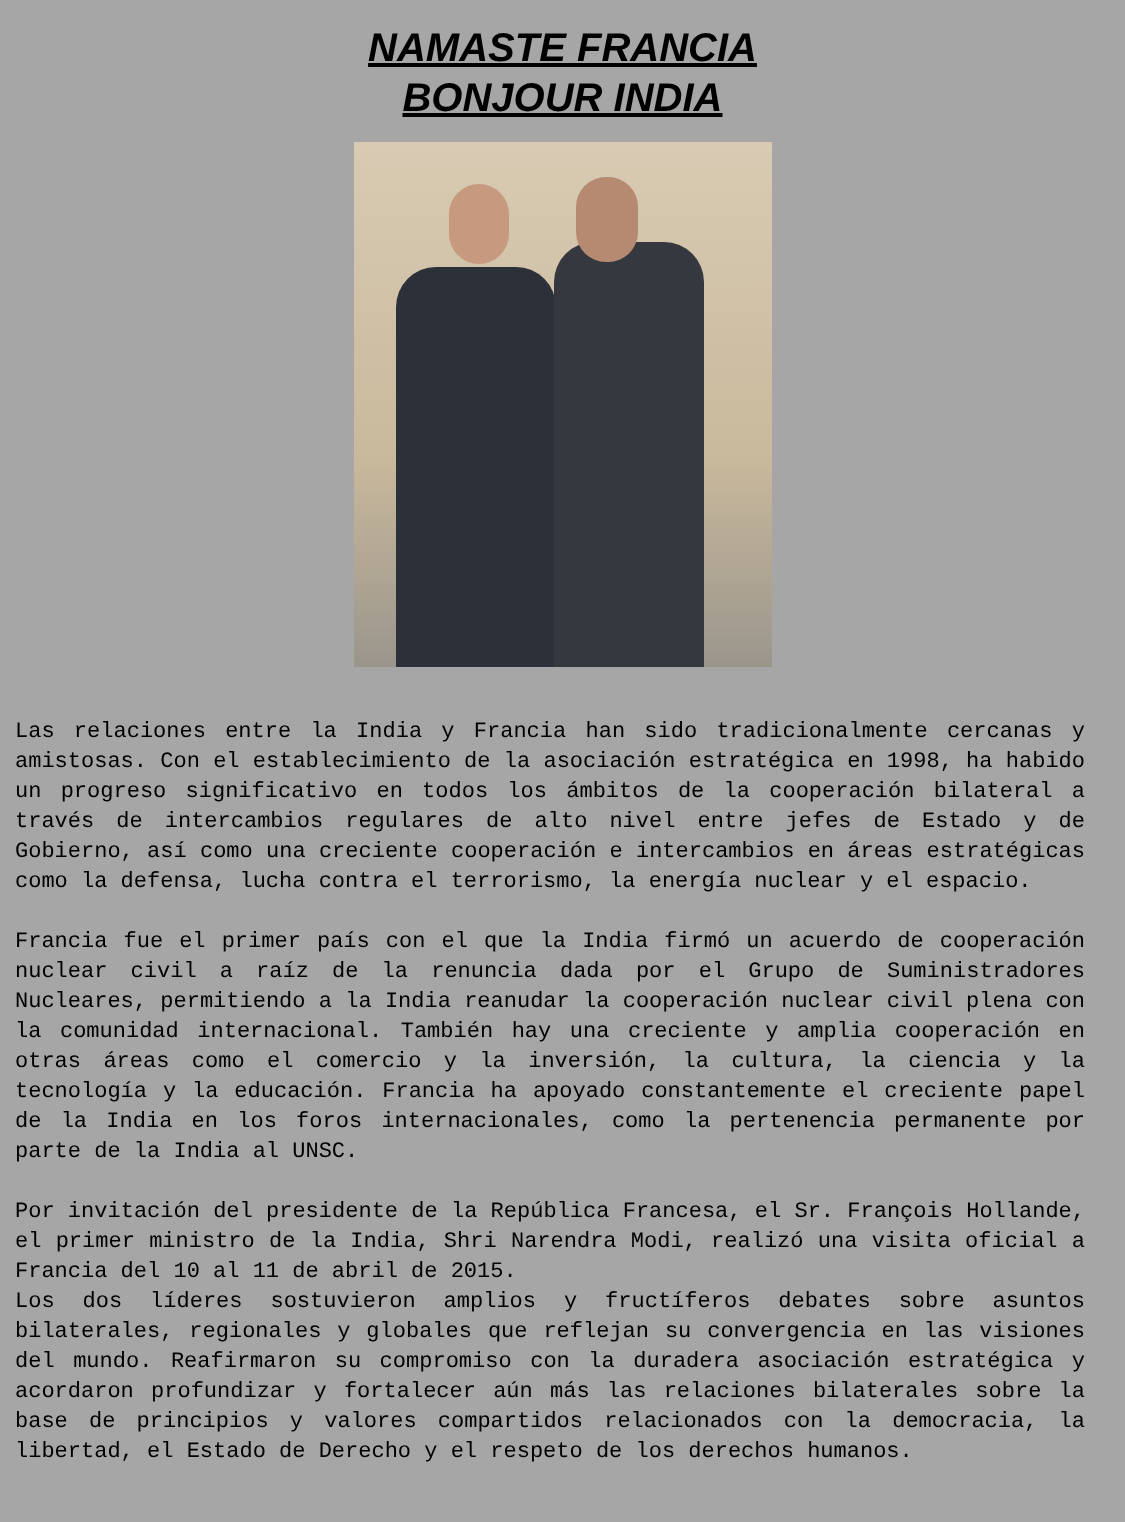NAMASTE FRANCIA
BONJOUR INDIA
Las relaciones entre la India y Francia han sido tradicionalmente cercanas y amistosas. Con el establecimiento de la asociación estratégica en 1998, ha habido un progreso significativo en todos los ámbitos de la cooperación bilateral a través de intercambios regulares de alto nivel entre jefes de Estado y de Gobierno, así como una creciente cooperación e intercambios en áreas estratégicas como la defensa, lucha contra el terrorismo, la energía nuclear y el espacio.
Francia fue el primer país con el que la India firmó un acuerdo de cooperación nuclear civil a raíz de la renuncia dada por el Grupo de Suministradores Nucleares, permitiendo a la India reanudar la cooperación nuclear civil plena con la comunidad internacional. También hay una creciente y amplia cooperación en otras áreas como el comercio y la inversión, la cultura, la ciencia y la tecnología y la educación. Francia ha apoyado constantemente el creciente papel de la India en los foros internacionales, como la pertenencia permanente por parte de la India al UNSC.
Por invitación del presidente de la República Francesa, el Sr. François Hollande, el primer ministro de la India, Shri Narendra Modi, realizó una visita oficial a Francia del 10 al 11 de abril de 2015.
Los dos líderes sostuvieron amplios y fructíferos debates sobre asuntos bilaterales, regionales y globales que reflejan su convergencia en las visiones del mundo. Reafirmaron su compromiso con la duradera asociación estratégica y acordaron profundizar y fortalecer aún más las relaciones bilaterales sobre la base de principios y valores compartidos relacionados con la democracia, la libertad, el Estado de Derecho y el respeto de los derechos humanos.